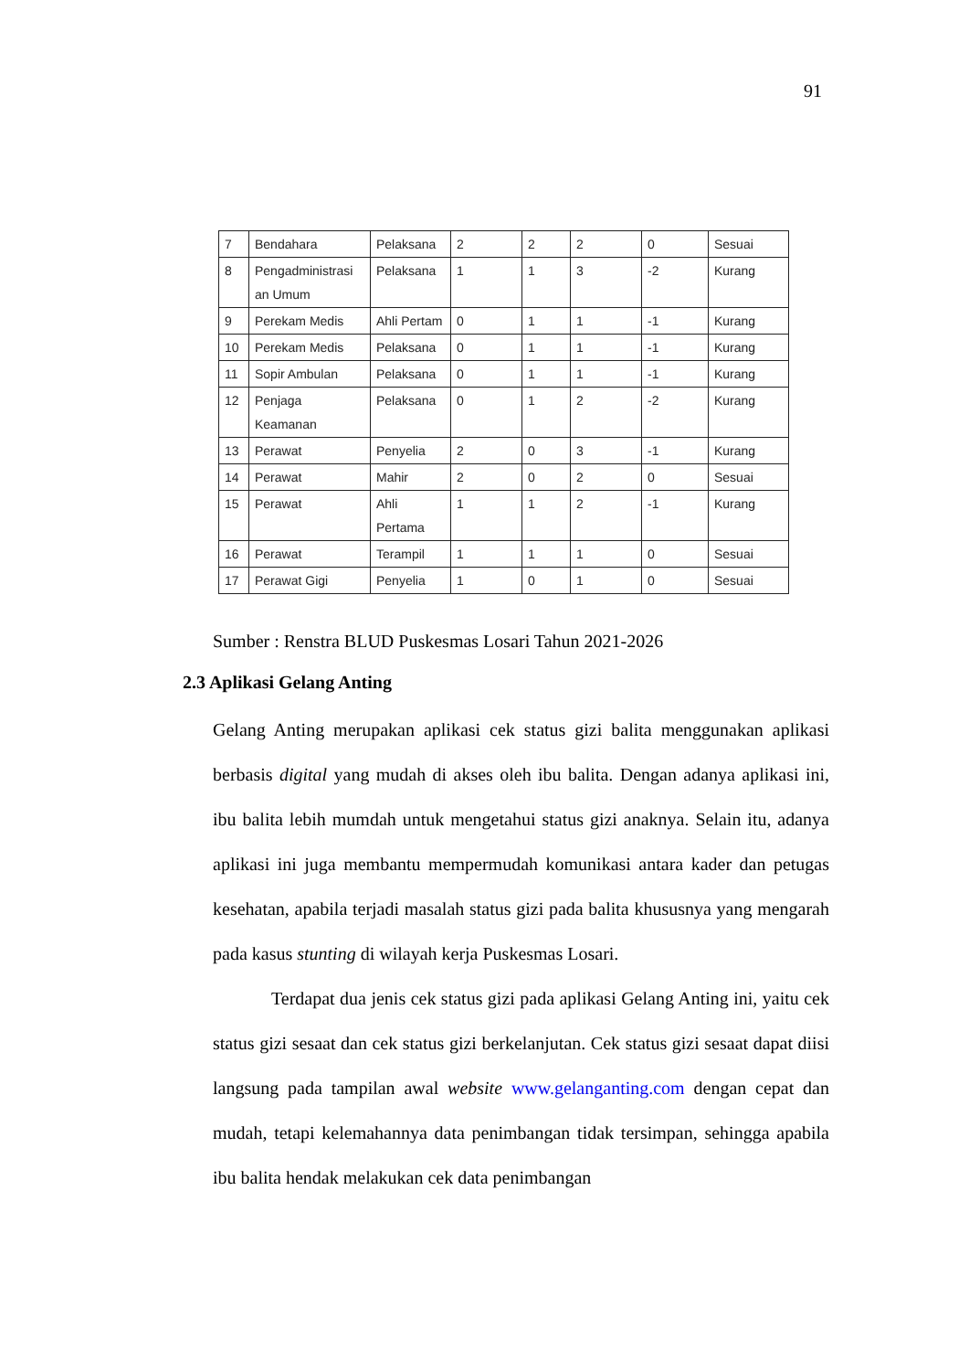91
| 7 | Bendahara | Pelaksana | 2 | 2 | 2 | 0 | Sesuai |
| 8 | Pengadministrasi an Umum | Pelaksana | 1 | 1 | 3 | -2 | Kurang |
| 9 | Perekam Medis | Ahli Pertam | 0 | 1 | 1 | -1 | Kurang |
| 10 | Perekam Medis | Pelaksana | 0 | 1 | 1 | -1 | Kurang |
| 11 | Sopir Ambulan | Pelaksana | 0 | 1 | 1 | -1 | Kurang |
| 12 | Penjaga Keamanan | Pelaksana | 0 | 1 | 2 | -2 | Kurang |
| 13 | Perawat | Penyelia | 2 | 0 | 3 | -1 | Kurang |
| 14 | Perawat | Mahir | 2 | 0 | 2 | 0 | Sesuai |
| 15 | Perawat | Ahli Pertama | 1 | 1 | 2 | -1 | Kurang |
| 16 | Perawat | Terampil | 1 | 1 | 1 | 0 | Sesuai |
| 17 | Perawat Gigi | Penyelia | 1 | 0 | 1 | 0 | Sesuai |
Sumber : Renstra BLUD Puskesmas Losari Tahun 2021-2026
2.3 Aplikasi Gelang Anting
Gelang Anting merupakan aplikasi cek status gizi balita menggunakan aplikasi berbasis digital yang mudah di akses oleh ibu balita. Dengan adanya aplikasi ini, ibu balita lebih mumdah untuk mengetahui status gizi anaknya. Selain itu, adanya aplikasi ini juga membantu mempermudah komunikasi antara kader dan petugas kesehatan, apabila terjadi masalah status gizi pada balita khususnya yang mengarah pada kasus stunting di wilayah kerja Puskesmas Losari.
Terdapat dua jenis cek status gizi pada aplikasi Gelang Anting ini, yaitu cek status gizi sesaat dan cek status gizi berkelanjutan. Cek status gizi sesaat dapat diisi langsung pada tampilan awal website www.gelanganting.com dengan cepat dan mudah, tetapi kelemahannya data penimbangan tidak tersimpan, sehingga apabila ibu balita hendak melakukan cek data penimbangan